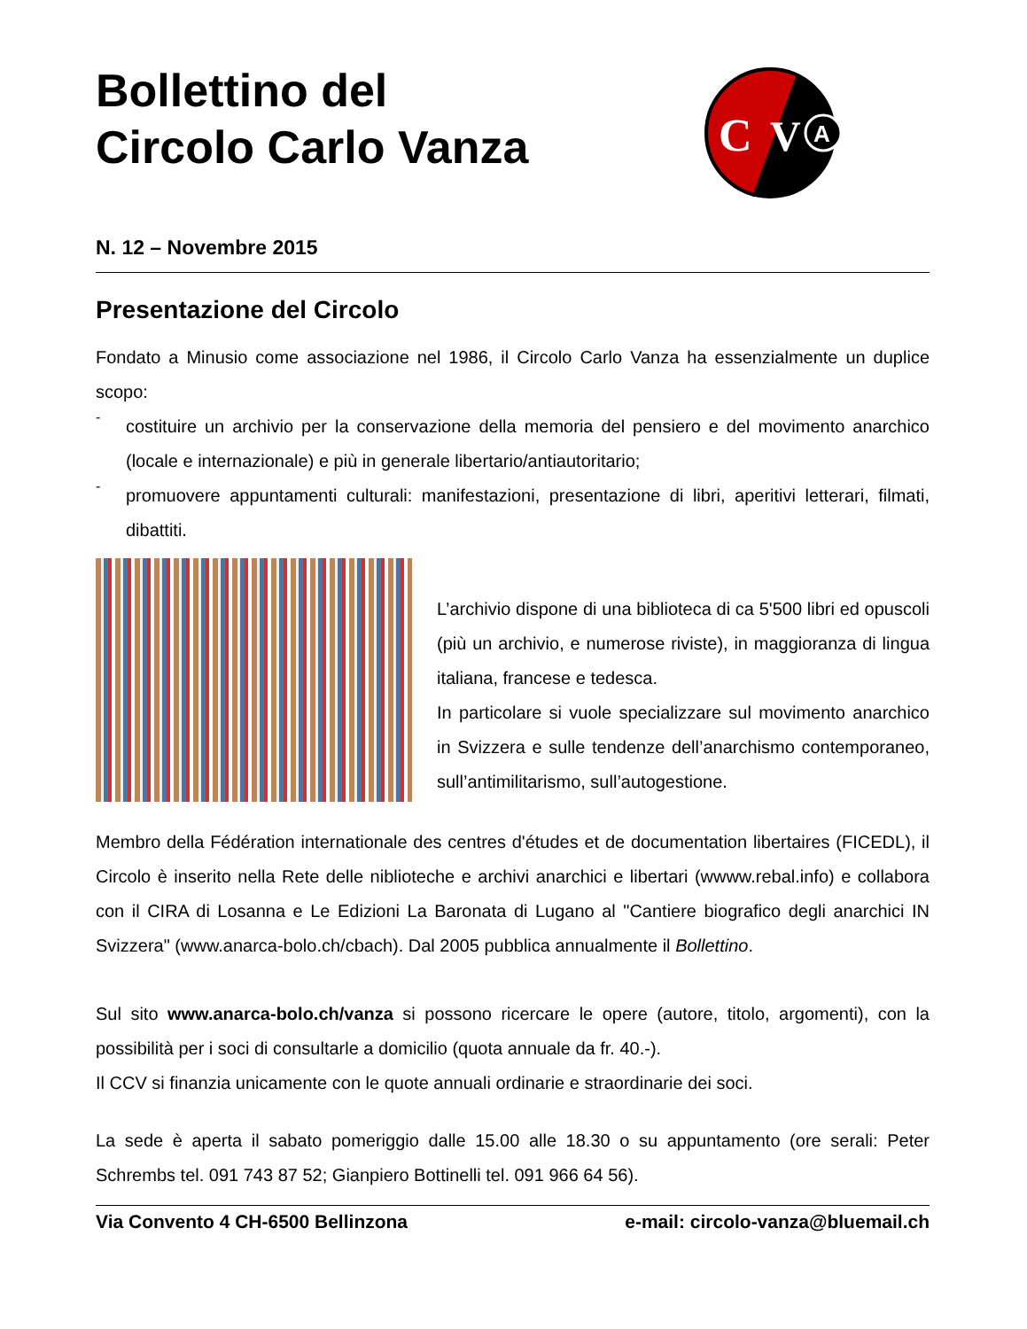Bollettino del
Circolo Carlo Vanza
C
V
A
N. 12 – Novembre 2015
Presentazione del Circolo
Fondato a Minusio come associazione nel 1986, il Circolo Carlo Vanza ha essenzialmente un duplice scopo:
-
costituire un archivio per la conservazione della memoria del pensiero e del movimento anarchico (locale e internazionale) e più in generale libertario/antiautoritario;
-
promuovere appuntamenti culturali: manifestazioni, presentazione di libri, aperitivi letterari, filmati, dibattiti.
L’archivio dispone di una biblioteca di ca 5'500 libri ed opuscoli (più un archivio, e numerose riviste), in maggioranza di lingua italiana, francese e tedesca.
In particolare si vuole specializzare sul movimento anarchico in Svizzera e sulle tendenze dell’anarchismo contemporaneo, sull’antimilitarismo, sull’autogestione.
Membro della Fédération internationale des centres d'études et de documentation libertaires (FICEDL), il Circolo è inserito nella Rete delle niblioteche e archivi anarchici e libertari (wwww.rebal.info) e collabora con il CIRA di Losanna e Le Edizioni La Baronata di Lugano al "Cantiere biografico degli anarchici IN Svizzera" (www.anarca-bolo.ch/cbach). Dal 2005 pubblica annualmente il Bollettino.
Sul sito www.anarca-bolo.ch/vanza si possono ricercare le opere (autore, titolo, argomenti), con la possibilità per i soci di consultarle a domicilio (quota annuale da fr. 40.-).
Il CCV si finanzia unicamente con le quote annuali ordinarie e straordinarie dei soci.
La sede è aperta il sabato pomeriggio dalle 15.00 alle 18.30 o su appuntamento (ore serali: Peter Schrembs tel. 091 743 87 52; Gianpiero Bottinelli tel. 091 966 64 56).
Via Convento 4 CH-6500 Bellinzona e-mail: circolo-vanza@bluemail.ch